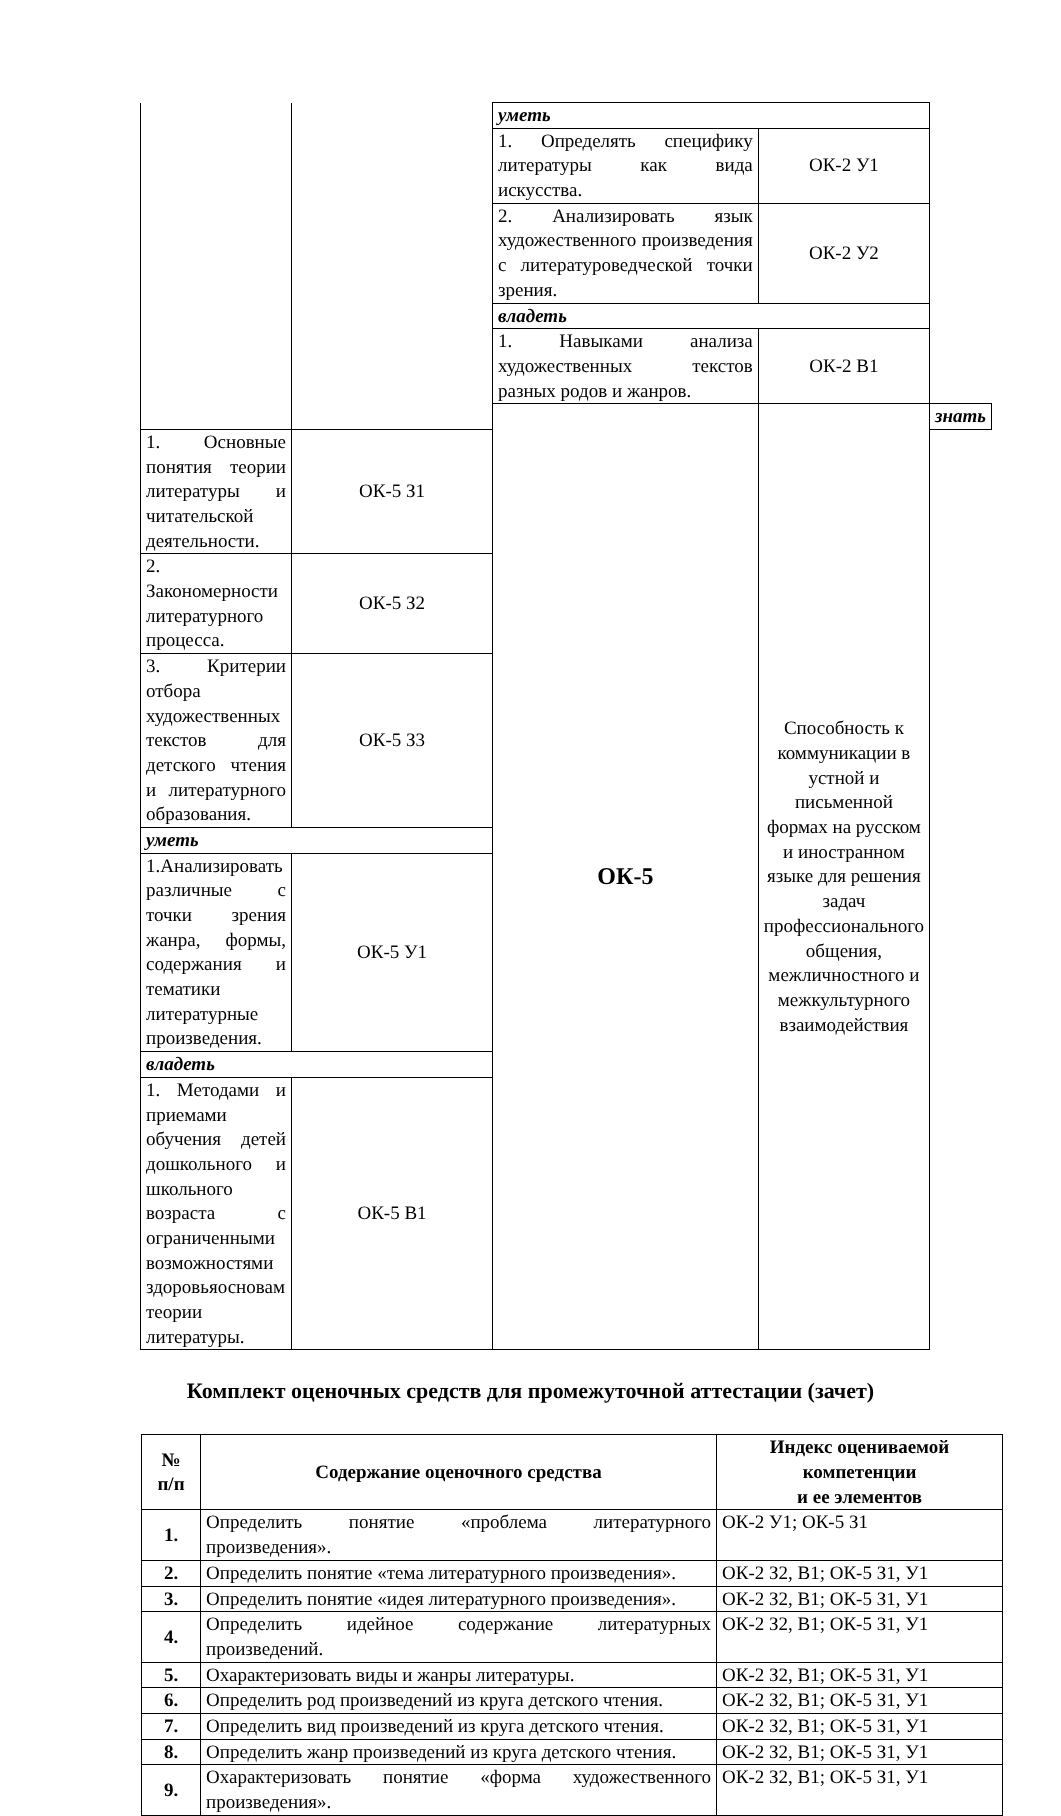| | | уметь | | |
| | | 1. Определять специфику литературы как вида искусства. | ОК-2 У1 | |
| | | 2. Анализировать язык художественного произведения с литературоведческой точки зрения. | ОК-2 У2 | |
| | | владеть | | |
| | | 1. Навыками анализа художественных текстов разных родов и жанров. | ОК-2 В1 | |
| | | ОК-5 | Способность к коммуникации в устной и письменной формах на русском и иностранном языке для решения задач профессионального общения, межличностного и межкультурного взаимодействия | знать |
| 1. Основные понятия теории литературы и читательской деятельности. | ОК-5 З1 | | | |
| 2. Закономерности литературного процесса. | ОК-5 З2 | | | |
| 3. Критерии отбора художественных текстов для детского чтения и литературного образования. | ОК-5 З3 | | | |
| уметь | | | | |
| 1.Анализировать различные с точки зрения жанра, формы, содержания и тематики литературные произведения. | ОК-5 У1 | | | |
| владеть | | | | |
| 1. Методами и приемами обучения детей дошкольного и школьного возраста с ограниченными возможностями здоровьяосновам теории литературы. | ОК-5 В1 | | | |
Комплект оценочных средств для промежуточной аттестации (зачет)
| № п/п | Содержание оценочного средства | Индекс оцениваемой компетенции и ее элементов |
| --- | --- | --- |
| 1. | Определить понятие «проблема литературного произведения». | ОК-2 У1; ОК-5 З1 |
| 2. | Определить понятие «тема литературного произведения». | ОК-2 З2, В1; ОК-5 З1, У1 |
| 3. | Определить понятие «идея литературного произведения». | ОК-2 З2, В1; ОК-5 З1, У1 |
| 4. | Определить идейное содержание литературных произведений. | ОК-2 З2, В1; ОК-5 З1, У1 |
| 5. | Охарактеризовать виды и жанры литературы. | ОК-2 З2, В1; ОК-5 З1, У1 |
| 6. | Определить род произведений из круга детского чтения. | ОК-2 З2, В1; ОК-5 З1, У1 |
| 7. | Определить вид произведений из круга детского чтения. | ОК-2 З2, В1; ОК-5 З1, У1 |
| 8. | Определить жанр произведений из круга детского чтения. | ОК-2 З2, В1; ОК-5 З1, У1 |
| 9. | Охарактеризовать понятие «форма художественного произведения». | ОК-2 З2, В1; ОК-5 З1, У1 |